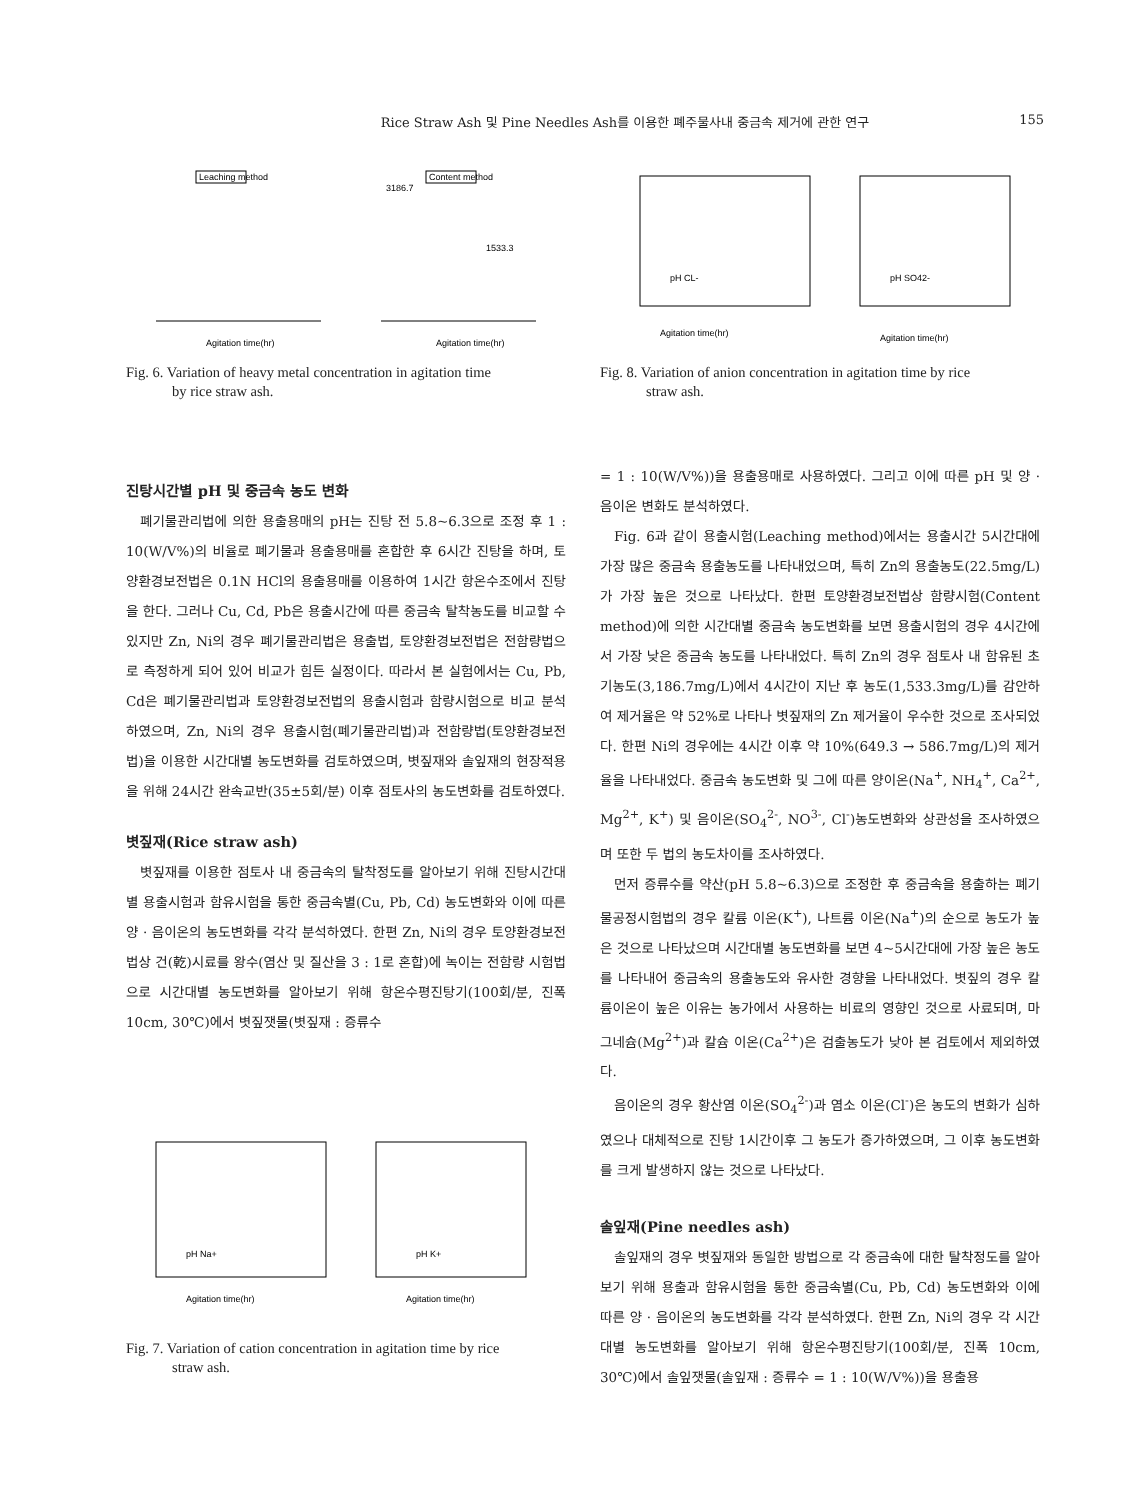Rice Straw Ash 및 Pine Needles Ash를 이용한 폐주물사내 중금속 제거에 관한 연구 155
Leaching method
Content method
3186.7
1533.3
Agitation time(hr)
Agitation time(hr)
Fig. 6. Variation of heavy metal concentration in agitation time
by rice straw ash.
pH CL-
pH SO42-
Agitation time(hr)
Agitation time(hr)
Fig. 8. Variation of anion concentration in agitation time by rice
straw ash.
진탕시간별 pH 및 중금속 농도 변화
폐기물관리법에 의한 용출용매의 pH는 진탕 전 5.8~6.3으로 조정 후 1 : 10(W/V%)의 비율로 폐기물과 용출용매를 혼합한 후 6시간 진탕을 하며, 토양환경보전법은 0.1N HCl의 용출용매를 이용하여 1시간 항온수조에서 진탕을 한다. 그러나 Cu, Cd, Pb은 용출시간에 따른 중금속 탈착농도를 비교할 수 있지만 Zn, Ni의 경우 폐기물관리법은 용출법, 토양환경보전법은 전함량법으로 측정하게 되어 있어 비교가 힘든 실정이다. 따라서 본 실험에서는 Cu, Pb, Cd은 폐기물관리법과 토양환경보전법의 용출시험과 함량시험으로 비교 분석하였으며, Zn, Ni의 경우 용출시험(폐기물관리법)과 전함량법(토양환경보전법)을 이용한 시간대별 농도변화를 검토하였으며, 볏짚재와 솔잎재의 현장적용을 위해 24시간 완속교반(35±5회/분) 이후 점토사의 농도변화를 검토하였다.
볏짚재(Rice straw ash)
볏짚재를 이용한 점토사 내 중금속의 탈착정도를 알아보기 위해 진탕시간대별 용출시험과 함유시험을 통한 중금속별(Cu, Pb, Cd) 농도변화와 이에 따른 양 · 음이온의 농도변화를 각각 분석하였다. 한편 Zn, Ni의 경우 토양환경보전법상 건(乾)시료를 왕수(염산 및 질산을 3 : 1로 혼합)에 녹이는 전함량 시험법으로 시간대별 농도변화를 알아보기 위해 항온수평진탕기(100회/분, 진폭 10cm, 30℃)에서 볏짚잿물(볏짚재 : 증류수
pH Na+
pH K+
Agitation time(hr)
Agitation time(hr)
Fig. 7. Variation of cation concentration in agitation time by rice
straw ash.
= 1 : 10(W/V%))을 용출용매로 사용하였다. 그리고 이에 따른 pH 및 양 · 음이온 변화도 분석하였다.
Fig. 6과 같이 용출시험(Leaching method)에서는 용출시간 5시간대에 가장 많은 중금속 용출농도를 나타내었으며, 특히 Zn의 용출농도(22.5mg/L)가 가장 높은 것으로 나타났다. 한편 토양환경보전법상 함량시험(Content method)에 의한 시간대별 중금속 농도변화를 보면 용출시험의 경우 4시간에서 가장 낮은 중금속 농도를 나타내었다. 특히 Zn의 경우 점토사 내 함유된 초기농도(3,186.7mg/L)에서 4시간이 지난 후 농도(1,533.3mg/L)를 감안하여 제거율은 약 52%로 나타나 볏짚재의 Zn 제거율이 우수한 것으로 조사되었다. 한편 Ni의 경우에는 4시간 이후 약 10%(649.3 → 586.7mg/L)의 제거율을 나타내었다. 중금속 농도변화 및 그에 따른 양이온(Na<sup>+</sup>, NH<sub>4</sub><sup>+</sup>, Ca<sup>2+</sup>, Mg<sup>2+</sup>, K<sup>+</sup>) 및 음이온(SO<sub>4</sub><sup>2-</sup>, NO<sup>3-</sup>, Cl<sup>-</sup>)농도변화와 상관성을 조사하였으며 또한 두 법의 농도차이를 조사하였다.
먼저 증류수를 약산(pH 5.8~6.3)으로 조정한 후 중금속을 용출하는 폐기물공정시험법의 경우 칼륨 이온(K<sup>+</sup>), 나트륨 이온(Na<sup>+</sup>)의 순으로 농도가 높은 것으로 나타났으며 시간대별 농도변화를 보면 4~5시간대에 가장 높은 농도를 나타내어 중금속의 용출농도와 유사한 경향을 나타내었다. 볏짚의 경우 칼륨이온이 높은 이유는 농가에서 사용하는 비료의 영향인 것으로 사료되며, 마그네슘(Mg<sup>2+</sup>)과 칼슘 이온(Ca<sup>2+</sup>)은 검출농도가 낮아 본 검토에서 제외하였다.
음이온의 경우 황산염 이온(SO<sub>4</sub><sup>2-</sup>)과 염소 이온(Cl<sup>-</sup>)은 농도의 변화가 심하였으나 대체적으로 진탕 1시간이후 그 농도가 증가하였으며, 그 이후 농도변화를 크게 발생하지 않는 것으로 나타났다.
솔잎재(Pine needles ash)
솔잎재의 경우 볏짚재와 동일한 방법으로 각 중금속에 대한 탈착정도를 알아보기 위해 용출과 함유시험을 통한 중금속별(Cu, Pb, Cd) 농도변화와 이에 따른 양 · 음이온의 농도변화를 각각 분석하였다. 한편 Zn, Ni의 경우 각 시간대별 농도변화를 알아보기 위해 항온수평진탕기(100회/분, 진폭 10cm, 30℃)에서 솔잎잿물(솔잎재 : 증류수 = 1 : 10(W/V%))을 용출용